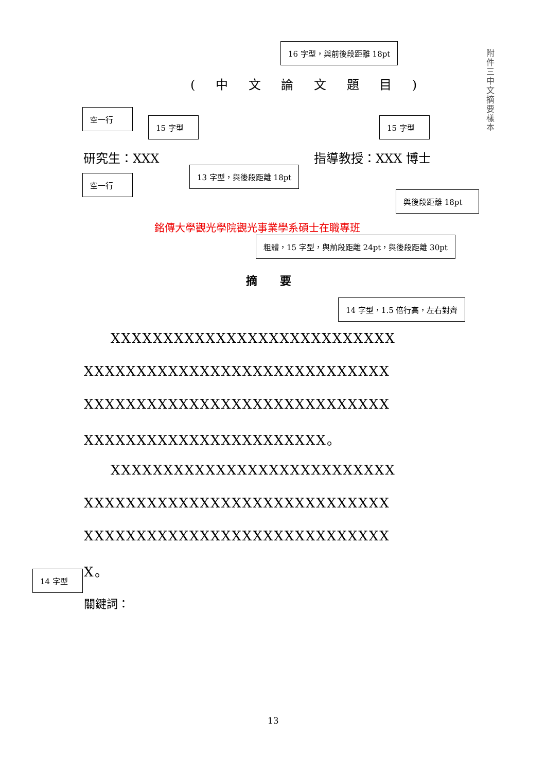附件三 中文摘要樣本
16 字型，與前後段距離 18pt
( 中 文 論 文 題 目 )
空一行
15 字型 15 字型
研究生：XXX 指導教授：XXX 博士
空一行
13 字型，與後段距離 18pt
與後段距離 18pt
銘傳大學觀光學院觀光事業學系碩士在職專班
粗體，15 字型，與前段距離 24pt，與後段距離 30pt
摘　　要
14 字型，1.5 倍行高，左右對齊
XXXXXXXXXXXXXXXXXXXXXXXXXXX
XXXXXXXXXXXXXXXXXXXXXXXXXXXXX
XXXXXXXXXXXXXXXXXXXXXXXXXXXXX
XXXXXXXXXXXXXXXXXXXXXXX。
XXXXXXXXXXXXXXXXXXXXXXXXXXX
XXXXXXXXXXXXXXXXXXXXXXXXXXXXX
XXXXXXXXXXXXXXXXXXXXXXXXXXXXX
X。
14 字型
關鍵詞：
13